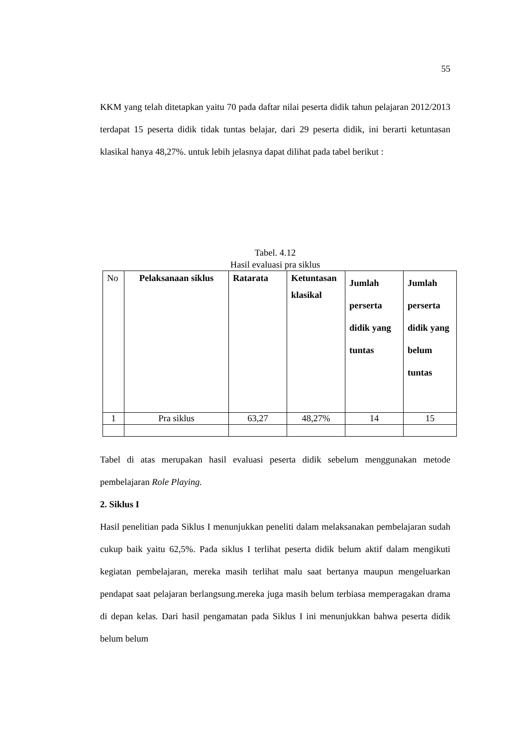55
KKM yang telah ditetapkan yaitu 70 pada daftar nilai peserta didik tahun pelajaran 2012/2013 terdapat 15 peserta didik tidak tuntas belajar, dari 29 peserta didik, ini berarti ketuntasan klasikal hanya 48,27%. untuk lebih jelasnya dapat dilihat pada tabel berikut :
Tabel. 4.12
Hasil evaluasi pra siklus
| No | Pelaksanaan siklus | Ratarata | Ketuntasan klasikal | Jumlah perserta didik yang tuntas | Jumlah perserta didik yang belum tuntas |
| --- | --- | --- | --- | --- | --- |
| 1 | Pra siklus | 63,27 | 48,27% | 14 | 15 |
Tabel di atas merupakan hasil evaluasi peserta didik sebelum menggunakan metode pembelajaran Role Playing.
2. Siklus I
Hasil penelitian pada Siklus I menunjukkan peneliti dalam melaksanakan pembelajaran sudah cukup baik yaitu 62,5%. Pada siklus I terlihat peserta didik belum aktif dalam mengikuti kegiatan pembelajaran, mereka masih terlihat malu saat bertanya maupun mengeluarkan pendapat saat pelajaran berlangsung.mereka juga masih belum terbiasa memperagakan drama di depan kelas. Dari hasil pengamatan pada Siklus I ini menunjukkan bahwa peserta didik belum belum